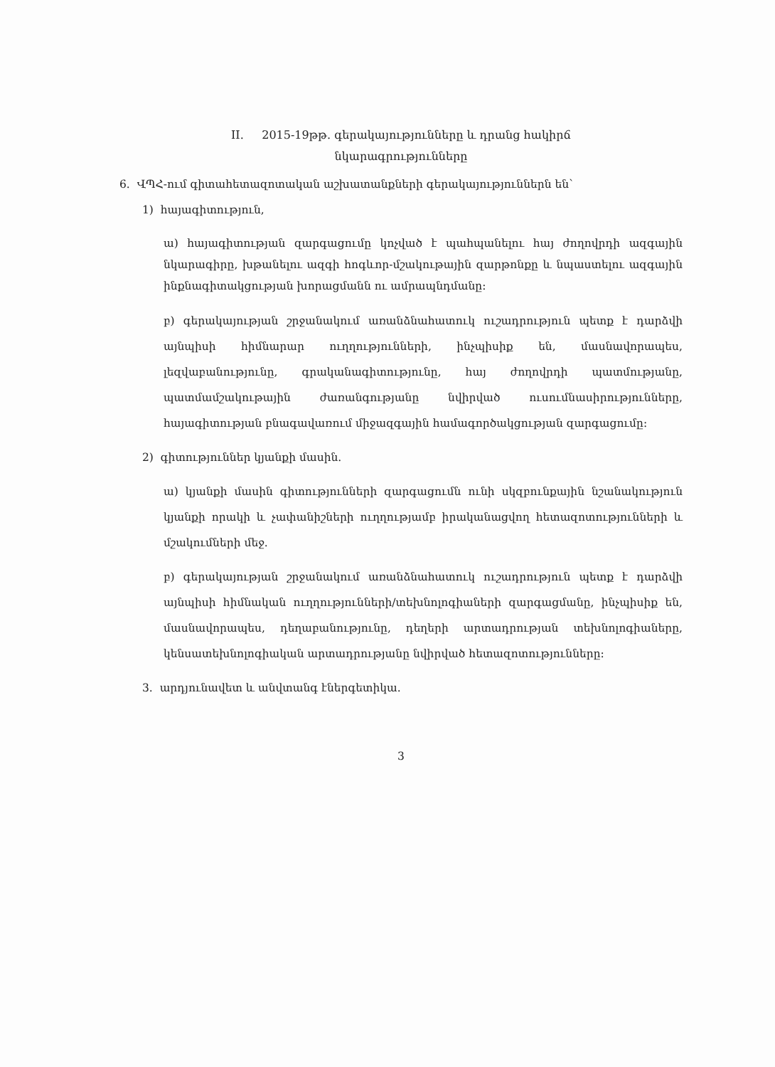II. 2015-19թթ. գերակայությունները և դրանց հակիրճ
նկարագրությունները
6. ՎՊՀ-ում գիտահետազոտական աշխատանքների գերակայություններն են՝
1) հայագիտություն,
ա) հայագիտության զարգացումը կոչված է պահպանելու հայ ժողովրդի ազգային նկարագիրը, խթանելու ազգի հոգևոր-մշակութային զարթոնքը և նպաստելու ազգային ինքնագիտակցության խորացմանն ու ամրապնդմանը:
բ) գերակայության շրջանակում առանձնահատուկ ուշադրություն պետք է դարձվի այնպիսի հիմնարար ուղղությունների, ինչպիսիք են, մասնավորապես, լեզվաբանությունը, գրականագիտությունը, հայ ժողովրդի պատմությանը, պատմամշակութային ժառանգությանը նվիրված ուսումնասիրությունները, հայագիտության բնագավառում միջազգային համագործակցության զարգացումը:
2) գիտություններ կյանքի մասին.
ա) կյանքի մասին գիտությունների զարգացումն ունի սկզբունքային նշանակություն կյանքի որակի և չափանիշների ուղղությամբ իրականացվող հետազոտությունների և մշակումների մեջ.
բ) գերակայության շրջանակում առանձնահատուկ ուշադրություն պետք է դարձվի այնպիսի հիմնական ուղղությունների/տեխնոլոգիաների զարգացմանը, ինչպիսիք են, մասնավորապես, դեղաբանությունը, դեղերի արտադրության տեխնոլոգիաները, կենսատեխնոլոգիական արտադրությանը նվիրված հետազոտությունները:
3. արդյունավետ և անվտանգ էներգետիկա.
3